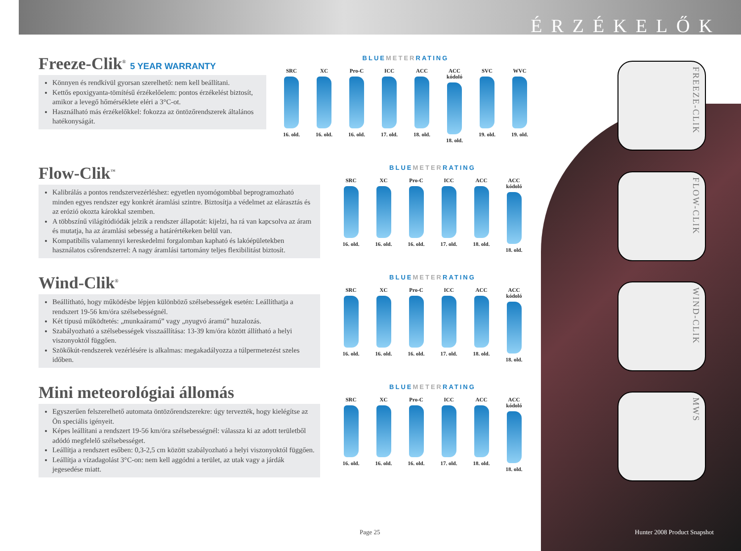ÉRZÉKELŐK
Freeze-Clik<sup>®</sup> 5 YEAR WARRANTY
Könnyen és rendkívül gyorsan szerelhető: nem kell beállítani.
Kettős epoxigyanta-tömítésű érzékelőelem: pontos érzékelést biztosít, amikor a levegő hőmérséklete eléri a 3°C-ot.
Használható más érzékelőkkel: fokozza az öntözőrendszerek általános hatékonyságát.
BLUEMETERRATING
SRC
16. old.
XC
16. old.
Pro-C
16. old.
ICC
17. old.
ACC
18. old.
ACC kódoló
18. old.
SVC
19. old.
WVC
19. old.
Flow-Clik<sup>™</sup>
Kalibrálás a pontos rendszervezérléshez: egyetlen nyomógombbal beprogramozható minden egyes rendszer egy konkrét áramlási szintre. Biztosítja a védelmet az elárasztás és az erózió okozta károkkal szemben.
A többszínű világítódiódák jelzik a rendszer állapotát: kijelzi, ha rá van kapcsolva az áram és mutatja, ha az áramlási sebesség a határértékeken belül van.
Kompatibilis valamennyi kereskedelmi forgalomban kapható és lakóépületekben használatos csőrendszerrel: A nagy áramlási tartomány teljes flexibilitást biztosít.
BLUEMETERRATING
SRC
16. old.
XC
16. old.
Pro-C
16. old.
ICC
17. old.
ACC
18. old.
ACC kódoló
18. old.
Wind-Clik<sup>®</sup>
Beállítható, hogy működésbe lépjen különböző szélsebességek esetén: Leállíthatja a rendszert 19-56 km/óra szélsebességnél.
Két típusú működtetés: „munkaáramú” vagy „nyugvó áramú” huzalozás.
Szabályozható a szélsebességek visszaállítása: 13-39 km/óra között állítható a helyi viszonyoktól függően.
Szökőkút-rendszerek vezérlésére is alkalmas: megakadályozza a túlpermetezést szeles időben.
BLUEMETERRATING
SRC
16. old.
XC
16. old.
Pro-C
16. old.
ICC
17. old.
ACC
18. old.
ACC kódoló
18. old.
Mini meteorológiai állomás
Egyszerűen felszerelhető automata öntözőrendszerekre: úgy tervezték, hogy kielégítse az Ön speciális igényeit.
Képes leállítani a rendszert 19-56 km/óra szélsebességnél: válassza ki az adott területből adódó megfelelő szélsebességet.
Leállítja a rendszert esőben: 0,3-2,5 cm között szabályozható a helyi viszonyoktól függően.
Leállítja a vízadagolást 3°C-on: nem kell aggódni a terület, az utak vagy a járdák jegesedése miatt.
BLUEMETERRATING
SRC
16. old.
XC
16. old.
Pro-C
16. old.
ICC
17. old.
ACC
18. old.
ACC kódoló
18. old.
FREEZE-CLIK
FLOW-CLIK
WIND-CLIK
MWS
Page 25 Hunter 2008 Product Snapshot